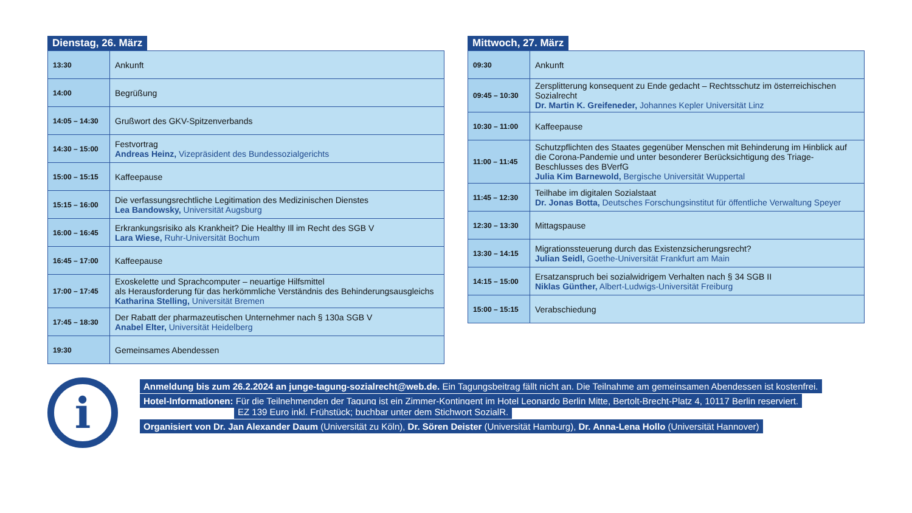Dienstag, 26. März
| 13:30 | Ankunft |
| 14:00 | Begrüßung |
| 14:05 – 14:30 | Grußwort des GKV-Spitzenverbands |
| 14:30 – 15:00 | Festvortrag Andreas Heinz, Vizepräsident des Bundessozialgerichts |
| 15:00 – 15:15 | Kaffeepause |
| 15:15 – 16:00 | Die verfassungsrechtliche Legitimation des Medizinischen Dienstes Lea Bandowsky, Universität Augsburg |
| 16:00 – 16:45 | Erkrankungsrisiko als Krankheit? Die Healthy Ill im Recht des SGB V Lara Wiese, Ruhr-Universität Bochum |
| 16:45 – 17:00 | Kaffeepause |
| 17:00 – 17:45 | Exoskelette und Sprachcomputer – neuartige Hilfsmittel als Herausforderung für das herkömmliche Verständnis des Behinderungsausgleichs Katharina Stelling, Universität Bremen |
| 17:45 – 18:30 | Der Rabatt der pharmazeutischen Unternehmer nach § 130a SGB V Anabel Elter, Universität Heidelberg |
| 19:30 | Gemeinsames Abendessen |
Mittwoch, 27. März
| 09:30 | Ankunft |
| 09:45 – 10:30 | Zersplitterung konsequent zu Ende gedacht – Rechtsschutz im österreichischen Sozialrecht Dr. Martin K. Greifeneder, Johannes Kepler Universität Linz |
| 10:30 – 11:00 | Kaffeepause |
| 11:00 – 11:45 | Schutzpflichten des Staates gegenüber Menschen mit Behinderung im Hinblick auf die Corona-Pandemie und unter besonderer Berücksichtigung des Triage-Beschlusses des BVerfG Julia Kim Barnewold, Bergische Universität Wuppertal |
| 11:45 – 12:30 | Teilhabe im digitalen Sozialstaat Dr. Jonas Botta, Deutsches Forschungsinstitut für öffentliche Verwaltung Speyer |
| 12:30 – 13:30 | Mittagspause |
| 13:30 – 14:15 | Migrationssteuerung durch das Existenzsicherungsrecht? Julian Seidl, Goethe-Universität Frankfurt am Main |
| 14:15 – 15:00 | Ersatzanspruch bei sozialwidrigem Verhalten nach § 34 SGB II Niklas Günther, Albert-Ludwigs-Universität Freiburg |
| 15:00 – 15:15 | Verabschiedung |
i
Anmeldung bis zum 26.2.2024 an junge-tagung-sozialrecht@web.de. Ein Tagungsbeitrag fällt nicht an. Die Teilnahme am gemeinsamen Abendessen ist kostenfrei.
Hotel-Informationen: Für die Teilnehmenden der Tagung ist ein Zimmer-Kontingent im Hotel Leonardo Berlin Mitte, Bertolt-Brecht-Platz 4, 10117 Berlin reserviert.
EZ 139 Euro inkl. Frühstück; buchbar unter dem Stichwort SozialR.
Organisiert von Dr. Jan Alexander Daum (Universität zu Köln), Dr. Sören Deister (Universität Hamburg), Dr. Anna-Lena Hollo (Universität Hannover)